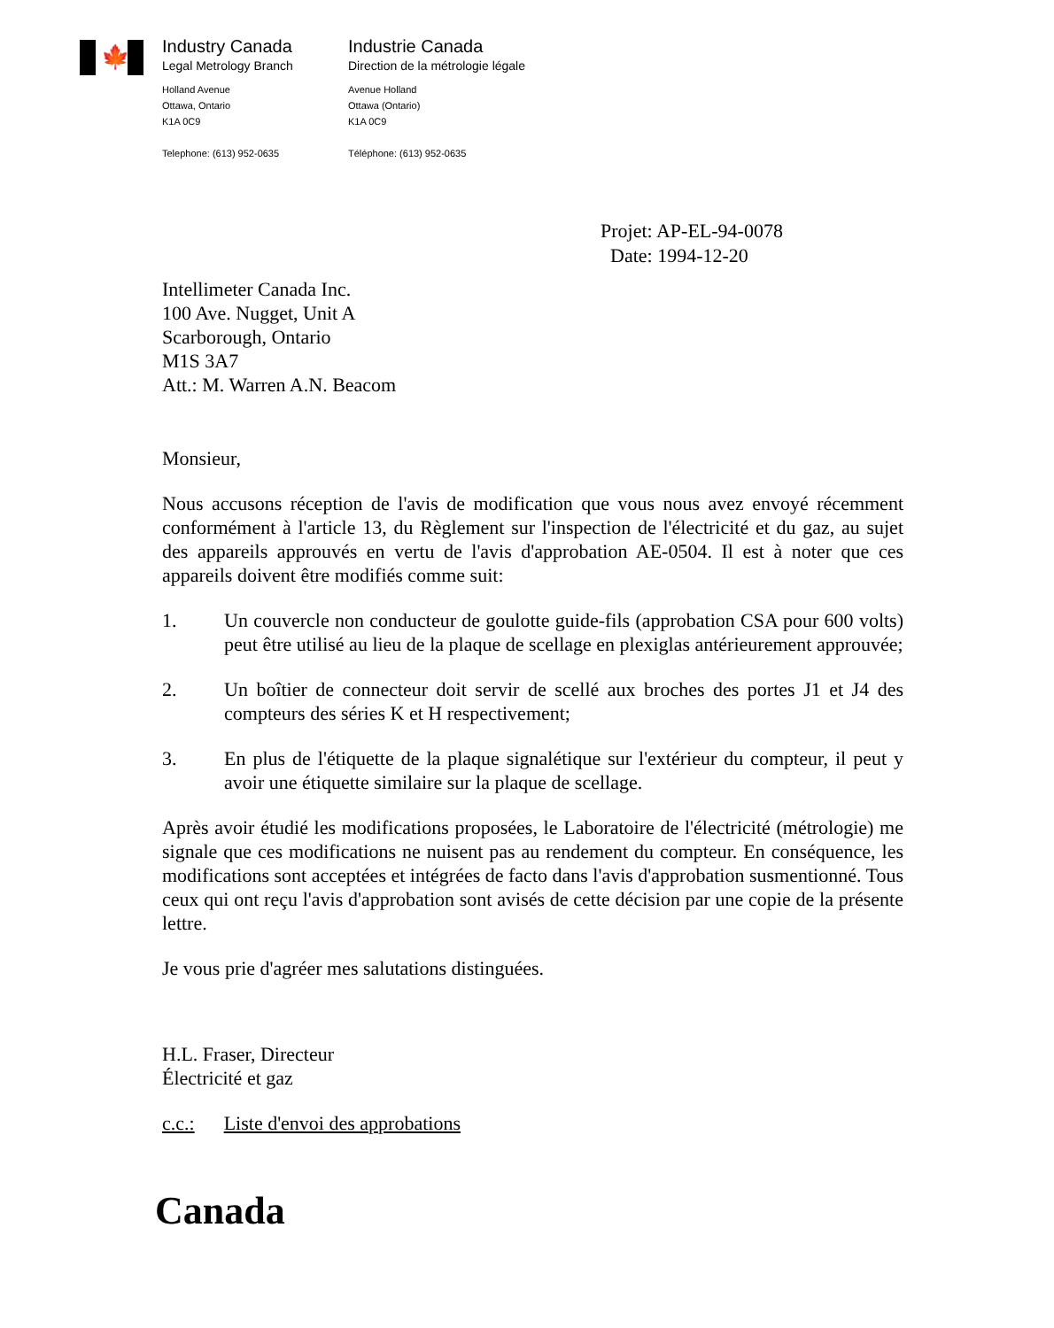🍁
Industry Canada
Legal Metrology Branch
Holland Avenue
Ottawa, Ontario
K1A 0C9
Telephone: (613) 952-0635
Industrie Canada
Direction de la métrologie légale
Avenue Holland
Ottawa (Ontario)
K1A 0C9
Téléphone: (613) 952-0635
Projet: AP-EL-94-0078
Date: 1994-12-20
Intellimeter Canada Inc.
100 Ave. Nugget, Unit A
Scarborough, Ontario
M1S 3A7
Att.: M. Warren A.N. Beacom
Monsieur,
Nous accusons réception de l'avis de modification que vous nous avez envoyé récemment conformément à l'article 13, du Règlement sur l'inspection de l'électricité et du gaz, au sujet des appareils approuvés en vertu de l'avis d'approbation AE-0504. Il est à noter que ces appareils doivent être modifiés comme suit:
1. Un couvercle non conducteur de goulotte guide-fils (approbation CSA pour 600 volts) peut être utilisé au lieu de la plaque de scellage en plexiglas antérieurement approuvée;
2. Un boîtier de connecteur doit servir de scellé aux broches des portes J1 et J4 des compteurs des séries K et H respectivement;
3. En plus de l'étiquette de la plaque signalétique sur l'extérieur du compteur, il peut y avoir une étiquette similaire sur la plaque de scellage.
Après avoir étudié les modifications proposées, le Laboratoire de l'électricité (métrologie) me signale que ces modifications ne nuisent pas au rendement du compteur. En conséquence, les modifications sont acceptées et intégrées de facto dans l'avis d'approbation susmentionné. Tous ceux qui ont reçu l'avis d'approbation sont avisés de cette décision par une copie de la présente lettre.
Je vous prie d'agréer mes salutations distinguées.
H.L. Fraser, Directeur
Électricité et gaz
c.c.: Liste d'envoi des approbations
Canada